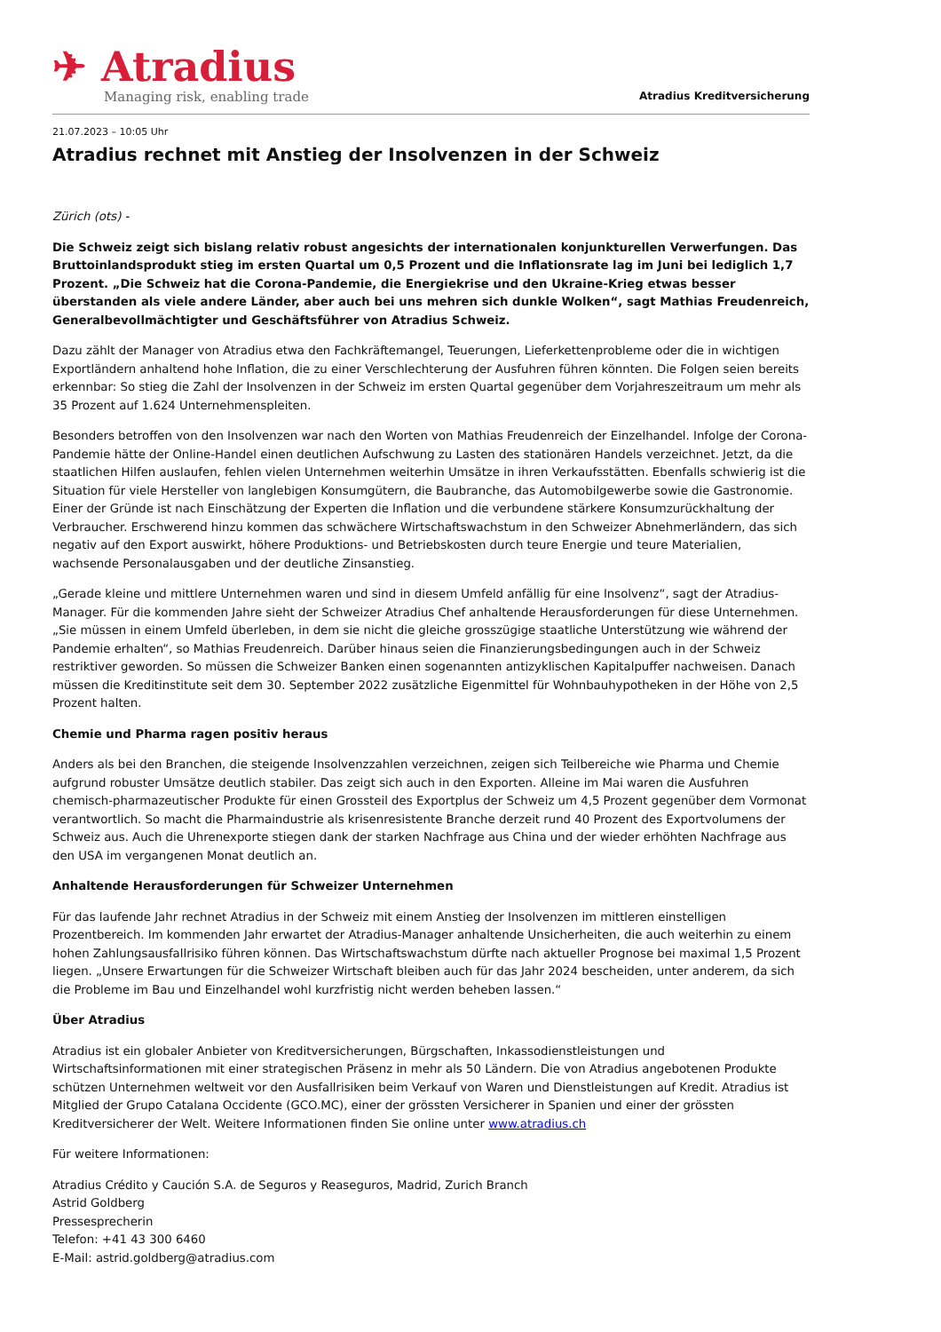✈ Atradius
Managing risk, enabling trade
Atradius Kreditversicherung
21.07.2023 – 10:05 Uhr
Atradius rechnet mit Anstieg der Insolvenzen in der Schweiz
Zürich (ots) -
Die Schweiz zeigt sich bislang relativ robust angesichts der internationalen konjunkturellen Verwerfungen. Das Bruttoinlandsprodukt stieg im ersten Quartal um 0,5 Prozent und die Inflationsrate lag im Juni bei lediglich 1,7 Prozent. „Die Schweiz hat die Corona-Pandemie, die Energiekrise und den Ukraine-Krieg etwas besser überstanden als viele andere Länder, aber auch bei uns mehren sich dunkle Wolken“, sagt Mathias Freudenreich, Generalbevollmächtigter und Geschäftsführer von Atradius Schweiz.
Dazu zählt der Manager von Atradius etwa den Fachkräftemangel, Teuerungen, Lieferkettenprobleme oder die in wichtigen Exportländern anhaltend hohe Inflation, die zu einer Verschlechterung der Ausfuhren führen könnten. Die Folgen seien bereits erkennbar: So stieg die Zahl der Insolvenzen in der Schweiz im ersten Quartal gegenüber dem Vorjahreszeitraum um mehr als 35 Prozent auf 1.624 Unternehmenspleiten.
Besonders betroffen von den Insolvenzen war nach den Worten von Mathias Freudenreich der Einzelhandel. Infolge der Corona-Pandemie hätte der Online-Handel einen deutlichen Aufschwung zu Lasten des stationären Handels verzeichnet. Jetzt, da die staatlichen Hilfen auslaufen, fehlen vielen Unternehmen weiterhin Umsätze in ihren Verkaufsstätten. Ebenfalls schwierig ist die Situation für viele Hersteller von langlebigen Konsumgütern, die Baubranche, das Automobilgewerbe sowie die Gastronomie. Einer der Gründe ist nach Einschätzung der Experten die Inflation und die verbundene stärkere Konsumzurückhaltung der Verbraucher. Erschwerend hinzu kommen das schwächere Wirtschaftswachstum in den Schweizer Abnehmerländern, das sich negativ auf den Export auswirkt, höhere Produktions- und Betriebskosten durch teure Energie und teure Materialien, wachsende Personalausgaben und der deutliche Zinsanstieg.
„Gerade kleine und mittlere Unternehmen waren und sind in diesem Umfeld anfällig für eine Insolvenz“, sagt der Atradius-Manager. Für die kommenden Jahre sieht der Schweizer Atradius Chef anhaltende Herausforderungen für diese Unternehmen. „Sie müssen in einem Umfeld überleben, in dem sie nicht die gleiche grosszügige staatliche Unterstützung wie während der Pandemie erhalten“, so Mathias Freudenreich. Darüber hinaus seien die Finanzierungsbedingungen auch in der Schweiz restriktiver geworden. So müssen die Schweizer Banken einen sogenannten antizyklischen Kapitalpuffer nachweisen. Danach müssen die Kreditinstitute seit dem 30. September 2022 zusätzliche Eigenmittel für Wohnbauhypotheken in der Höhe von 2,5 Prozent halten.
Chemie und Pharma ragen positiv heraus
Anders als bei den Branchen, die steigende Insolvenzzahlen verzeichnen, zeigen sich Teilbereiche wie Pharma und Chemie aufgrund robuster Umsätze deutlich stabiler. Das zeigt sich auch in den Exporten. Alleine im Mai waren die Ausfuhren chemisch-pharmazeutischer Produkte für einen Grossteil des Exportplus der Schweiz um 4,5 Prozent gegenüber dem Vormonat verantwortlich. So macht die Pharmaindustrie als krisenresistente Branche derzeit rund 40 Prozent des Exportvolumens der Schweiz aus. Auch die Uhrenexporte stiegen dank der starken Nachfrage aus China und der wieder erhöhten Nachfrage aus den USA im vergangenen Monat deutlich an.
Anhaltende Herausforderungen für Schweizer Unternehmen
Für das laufende Jahr rechnet Atradius in der Schweiz mit einem Anstieg der Insolvenzen im mittleren einstelligen Prozentbereich. Im kommenden Jahr erwartet der Atradius-Manager anhaltende Unsicherheiten, die auch weiterhin zu einem hohen Zahlungsausfallrisiko führen können. Das Wirtschaftswachstum dürfte nach aktueller Prognose bei maximal 1,5 Prozent liegen. „Unsere Erwartungen für die Schweizer Wirtschaft bleiben auch für das Jahr 2024 bescheiden, unter anderem, da sich die Probleme im Bau und Einzelhandel wohl kurzfristig nicht werden beheben lassen.“
Über Atradius
Atradius ist ein globaler Anbieter von Kreditversicherungen, Bürgschaften, Inkassodienstleistungen und Wirtschaftsinformationen mit einer strategischen Präsenz in mehr als 50 Ländern. Die von Atradius angebotenen Produkte schützen Unternehmen weltweit vor den Ausfallrisiken beim Verkauf von Waren und Dienstleistungen auf Kredit. Atradius ist Mitglied der Grupo Catalana Occidente (GCO.MC), einer der grössten Versicherer in Spanien und einer der grössten Kreditversicherer der Welt. Weitere Informationen finden Sie online unter www.atradius.ch
Für weitere Informationen:
Atradius Crédito y Caución S.A. de Seguros y Reaseguros, Madrid, Zurich Branch
Astrid Goldberg
Pressesprecherin
Telefon: +41 43 300 6460
E-Mail: astrid.goldberg@atradius.com